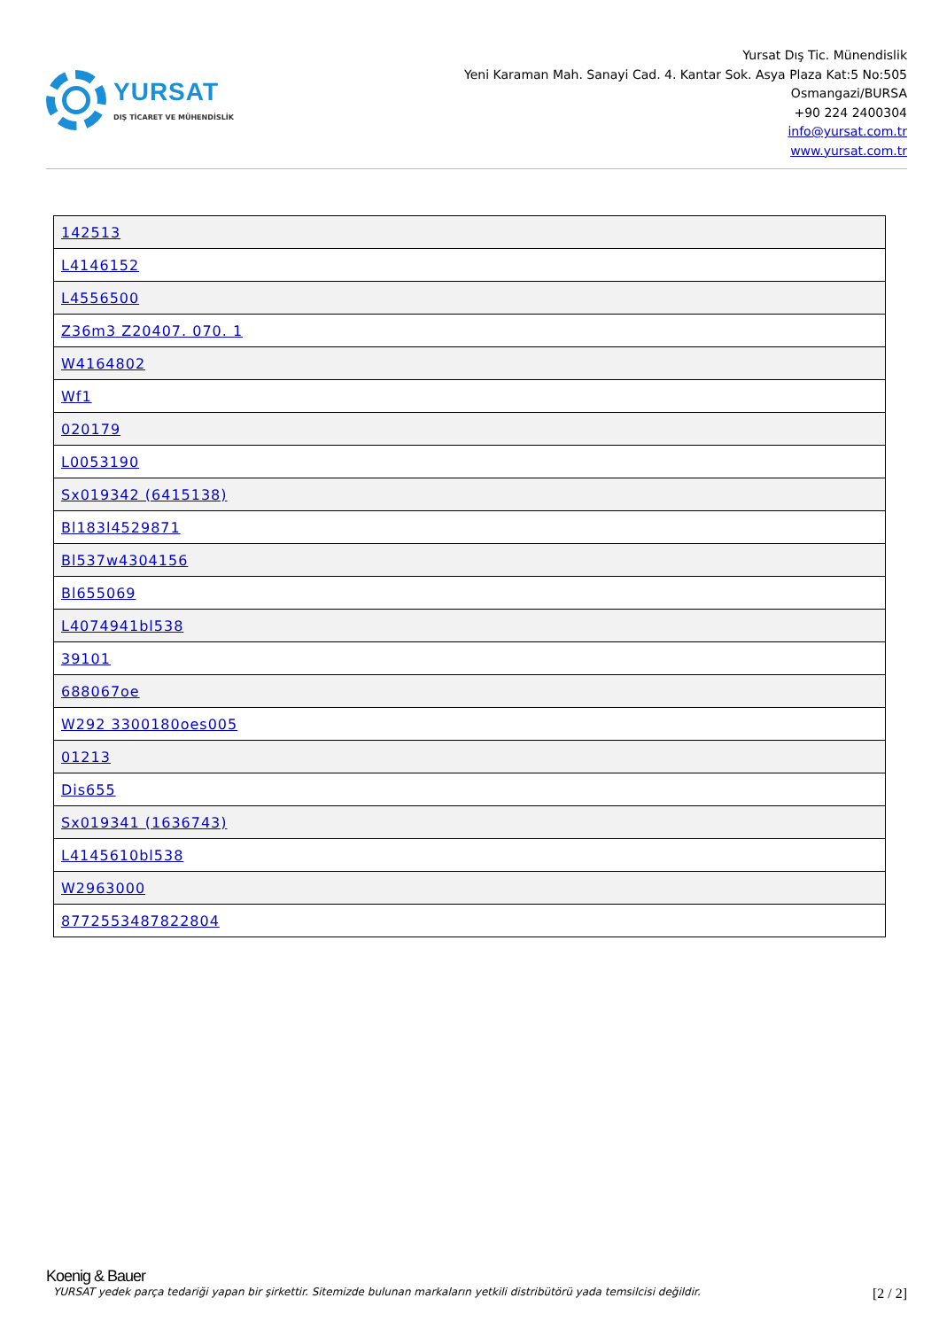YURSAT
DIŞ TİCARET VE MÜHENDİSLİK
Yursat Dış Tic. Münendislik
Yeni Karaman Mah. Sanayi Cad. 4. Kantar Sok. Asya Plaza Kat:5 No:505
Osmangazi/BURSA
+90 224 2400304
info@yursat.com.tr
www.yursat.com.tr
| 142513 |
| L4146152 |
| L4556500 |
| Z36m3 Z20407. 070. 1 |
| W4164802 |
| Wf1 |
| 020179 |
| L0053190 |
| Sx019342 (6415138) |
| Bl183l4529871 |
| Bl537w4304156 |
| Bl655069 |
| L4074941bl538 |
| 39101 |
| 688067oe |
| W292 3300180oes005 |
| 01213 |
| Dis655 |
| Sx019341 (1636743) |
| L4145610bl538 |
| W2963000 |
| 8772553487822804 |
Koenig & Bauer
YURSAT yedek parça tedariği yapan bir şirkettir. Sitemizde bulunan markaların yetkili distribütörü yada temsilcisi değildir. [2 / 2]